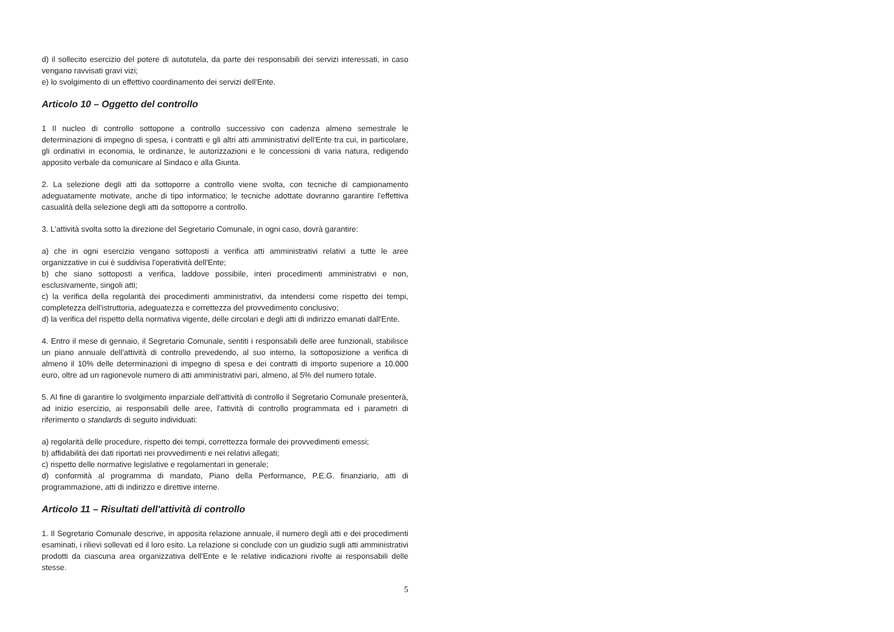d) il sollecito esercizio del potere di autotutela, da parte dei responsabili dei servizi interessati, in caso vengano ravvisati gravi vizi;
e) lo svolgimento di un effettivo coordinamento dei servizi dell'Ente.
Articolo 10 – Oggetto del controllo
1 Il nucleo di controllo sottopone a controllo successivo con cadenza almeno semestrale le determinazioni di impegno di spesa, i contratti e gli altri atti amministrativi dell'Ente tra cui, in particolare, gli ordinativi in economia, le ordinanze, le autorizzazioni e le concessioni di varia natura, redigendo apposito verbale da comunicare al Sindaco e alla Giunta.
2. La selezione degli atti da sottoporre a controllo viene svolta, con tecniche di campionamento adeguatamente motivate, anche di tipo informatico; le tecniche adottate dovranno garantire l'effettiva casualità della selezione degli atti da sottoporre a controllo.
3. L'attività svolta sotto la direzione del Segretario Comunale, in ogni caso, dovrà garantire:
a) che in ogni esercizio vengano sottoposti a verifica atti amministrativi relativi a tutte le aree organizzative in cui è suddivisa l'operatività dell'Ente;
b) che siano sottoposti a verifica, laddove possibile, interi procedimenti amministrativi e non, esclusivamente, singoli atti;
c) la verifica della regolarità dei procedimenti amministrativi, da intendersi come rispetto dei tempi, completezza dell'istruttoria, adeguatezza e correttezza del provvedimento conclusivo;
d) la verifica del rispetto della normativa vigente, delle circolari e degli atti di indirizzo emanati dall'Ente.
4. Entro il mese di gennaio, il Segretario Comunale, sentiti i responsabili delle aree funzionali, stabilisce un piano annuale dell'attività di controllo prevedendo, al suo interno, la sottoposizione a verifica di almeno il 10% delle determinazioni di impegno di spesa e dei contratti di importo superiore a 10.000 euro, oltre ad un ragionevole numero di atti amministrativi pari, almeno, al 5% del numero totale.
5. Al fine di garantire lo svolgimento imparziale dell'attività di controllo il Segretario Comunale presenterà, ad inizio esercizio, ai responsabili delle aree, l'attività di controllo programmata ed i parametri di riferimento o standards di seguito individuati:
a) regolarità delle procedure, rispetto dei tempi, correttezza formale dei provvedimenti emessi;
b) affidabilità dei dati riportati nei provvedimenti e nei relativi allegati;
c) rispetto delle normative legislative e regolamentari in generale;
d) conformità al programma di mandato, Piano della Performance, P.E.G. finanziario, atti di programmazione, atti di indirizzo e direttive interne.
Articolo 11 – Risultati dell'attività di controllo
1. Il Segretario Comunale descrive, in apposita relazione annuale, il numero degli atti e dei procedimenti esaminati, i rilievi sollevati ed il loro esito. La relazione si conclude con un giudizio sugli atti amministrativi prodotti da ciascuna area organizzativa dell'Ente e le relative indicazioni rivolte ai responsabili delle stesse.
5